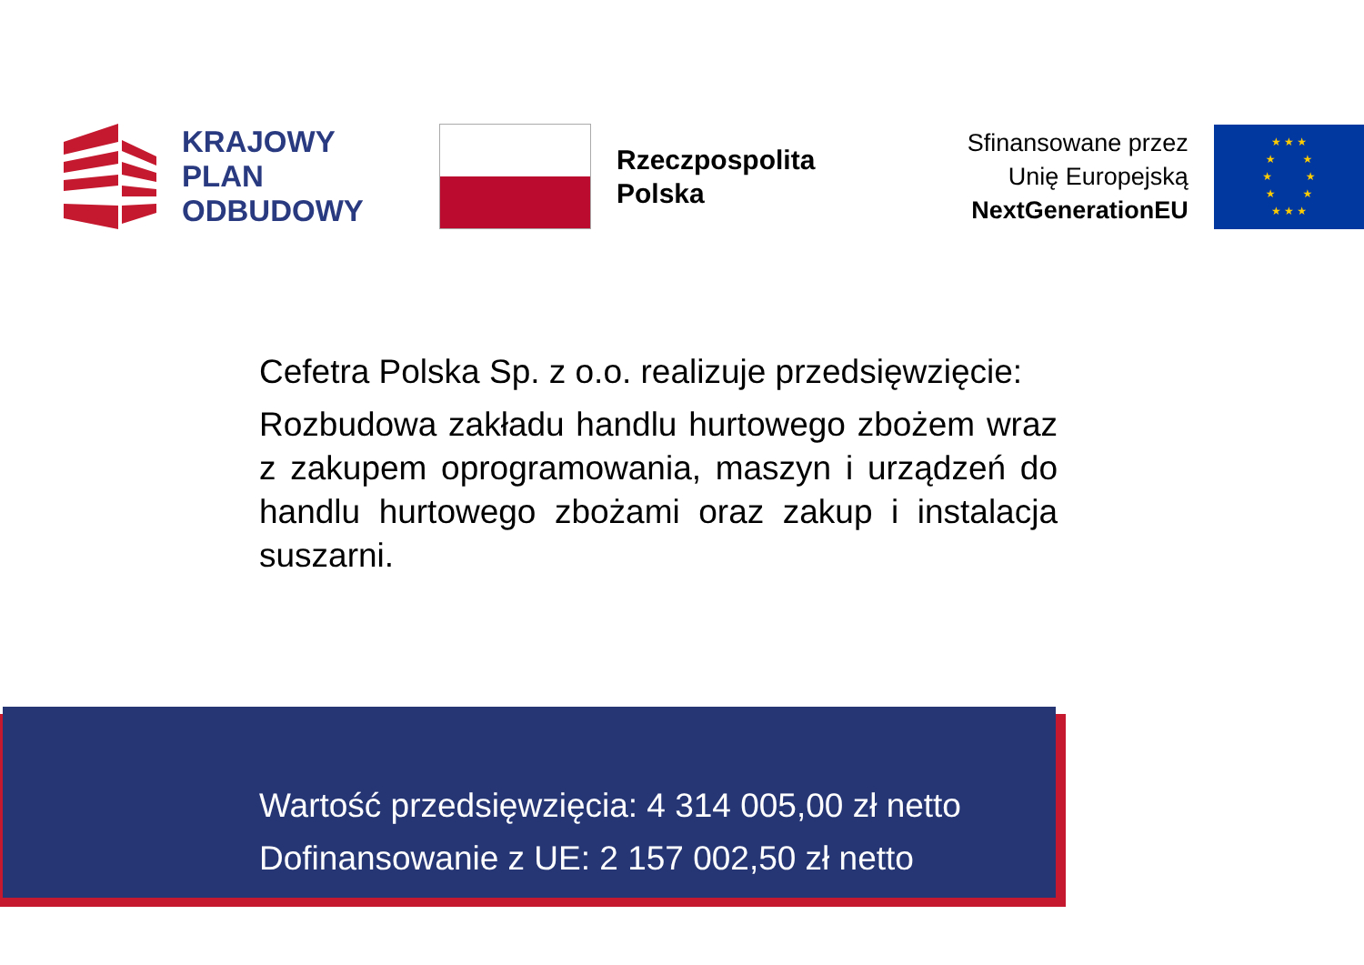KRAJOWY
PLAN
ODBUDOWY
Rzeczpospolita
Polska
Sfinansowane przez
Unię Europejską
NextGenerationEU
★ ★ ★
★ ★
★ ★
★ ★
★ ★ ★
Cefetra Polska Sp. z o.o. realizuje przedsięwzięcie:
Rozbudowa zakładu handlu hurtowego zbożem wraz z zakupem oprogramowania, maszyn i urządzeń do handlu hurtowego zbożami oraz zakup i instalacja suszarni.
Wartość przedsięwzięcia: 4 314 005,00 zł netto
Dofinansowanie z UE: 2 157 002,50 zł netto